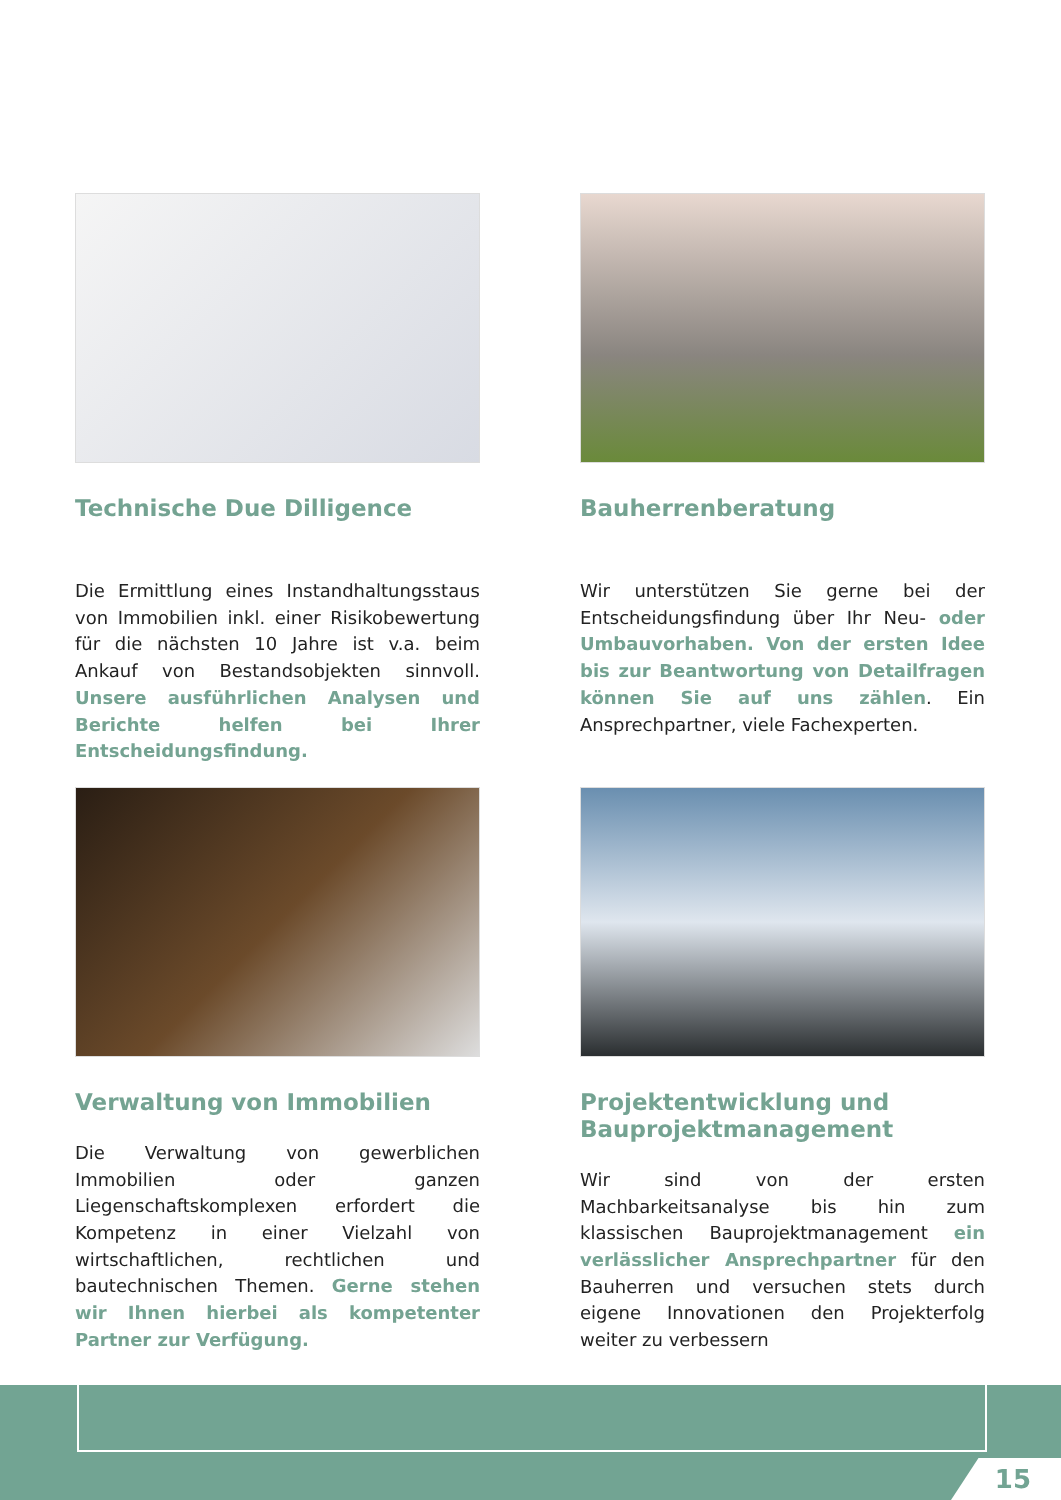Technische Due Dilligence
Die Ermittlung eines Instandhaltungsstaus von Immobilien inkl. einer Risikobewertung für die nächsten 10 Jahre ist v.a. beim Ankauf von Bestandsobjekten sinnvoll. Unsere ausführlichen Analysen und Berichte helfen bei Ihrer Entscheidungsfindung.
Bauherrenberatung
Wir unterstützen Sie gerne bei der Entscheidungsfindung über Ihr Neu- oder Umbauvorhaben. Von der ersten Idee bis zur Beantwortung von Detailfragen können Sie auf uns zählen. Ein Ansprechpartner, viele Fachexperten.
Verwaltung von Immobilien
Die Verwaltung von gewerblichen Immobilien oder ganzen Liegenschaftskomplexen erfordert die Kompetenz in einer Vielzahl von wirtschaftlichen, rechtlichen und bautechnischen Themen. Gerne stehen wir Ihnen hierbei als kompetenter Partner zur Verfügung.
Projektentwicklung und Bauprojektmanagement
Wir sind von der ersten Machbarkeitsanalyse bis hin zum klassischen Bauprojektmanagement ein verlässlicher Ansprechpartner für den Bauherren und versuchen stets durch eigene Innovationen den Projekterfolg weiter zu verbessern
15